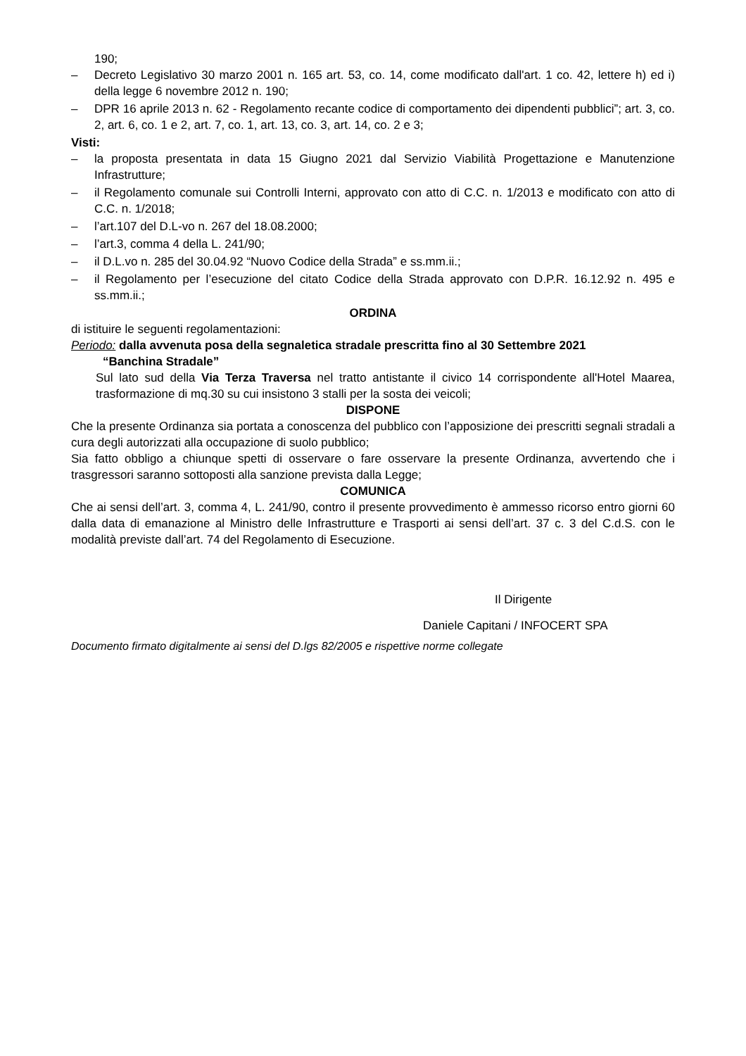190;
– Decreto Legislativo 30 marzo 2001 n. 165 art. 53, co. 14, come modificato dall'art. 1 co. 42, lettere h) ed i) della legge 6 novembre 2012 n. 190;
– DPR 16 aprile 2013 n. 62 - Regolamento recante codice di comportamento dei dipendenti pubblici”; art. 3, co. 2, art. 6, co. 1 e 2, art. 7, co. 1, art. 13, co. 3, art. 14, co. 2 e 3;
Visti:
– la proposta presentata in data 15 Giugno 2021 dal Servizio Viabilità Progettazione e Manutenzione Infrastrutture;
– il Regolamento comunale sui Controlli Interni, approvato con atto di C.C. n. 1/2013 e modificato con atto di C.C. n. 1/2018;
– l’art.107 del D.L-vo n. 267 del 18.08.2000;
– l’art.3, comma 4 della L. 241/90;
– il D.L.vo n. 285 del 30.04.92 “Nuovo Codice della Strada” e ss.mm.ii.;
– il Regolamento per l’esecuzione del citato Codice della Strada approvato con D.P.R. 16.12.92 n. 495 e ss.mm.ii.;
ORDINA
di istituire le seguenti regolamentazioni:
Periodo: dalla avvenuta posa della segnaletica stradale prescritta fino al 30 Settembre 2021
“Banchina Stradale”
Sul lato sud della Via Terza Traversa nel tratto antistante il civico 14 corrispondente all'Hotel Maarea, trasformazione di mq.30 su cui insistono 3 stalli per la sosta dei veicoli;
DISPONE
Che la presente Ordinanza sia portata a conoscenza del pubblico con l’apposizione dei prescritti segnali stradali a cura degli autorizzati alla occupazione di suolo pubblico;
Sia fatto obbligo a chiunque spetti di osservare o fare osservare la presente Ordinanza, avvertendo che i trasgressori saranno sottoposti alla sanzione prevista dalla Legge;
COMUNICA
Che ai sensi dell’art. 3, comma 4, L. 241/90, contro il presente provvedimento è ammesso ricorso entro giorni 60 dalla data di emanazione al Ministro delle Infrastrutture e Trasporti ai sensi dell’art. 37 c. 3 del C.d.S. con le modalità previste dall’art. 74 del Regolamento di Esecuzione.
Il Dirigente
Daniele Capitani / INFOCERT SPA
Documento firmato digitalmente ai sensi del D.lgs 82/2005 e rispettive norme collegate